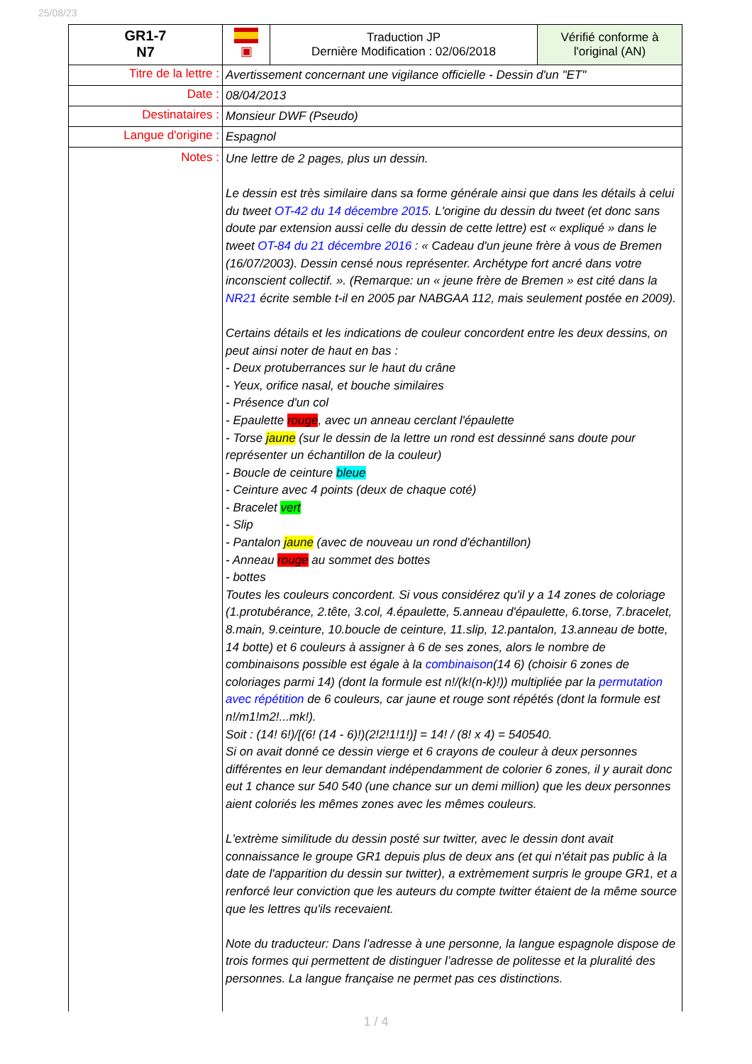25/08/23
| GR1-7 N7 | ▣ | Traduction JP Dernière Modification : 02/06/2018 | Vérifié conforme à l'original (AN) |
| Titre de la lettre : | Avertissement concernant une vigilance officielle - Dessin d'un "ET" | | |
| Date : | 08/04/2013 | | |
| Destinataires : | Monsieur DWF (Pseudo) | | |
| Langue d'origine : | Espagnol | | |
| Notes : | Une lettre de 2 pages, plus un dessin. Le dessin est très similaire dans sa forme générale ainsi que dans les détails à celui du tweet OT-42 du 14 décembre 2015 . L'origine du dessin du tweet (et donc sans doute par extension aussi celle du dessin de cette lettre) est « expliqué » dans le tweet OT-84 du 21 décembre 2016 : « Cadeau d'un jeune frère à vous de Bremen (16/07/2003). Dessin censé nous représenter. Archétype fort ancré dans votre inconscient collectif. ». (Remarque: un « jeune frère de Bremen » est cité dans la NR21 écrite semble t-il en 2005 par NABGAA 112, mais seulement postée en 2009). Certains détails et les indications de couleur concordent entre les deux dessins, on peut ainsi noter de haut en bas : - Deux protuberrances sur le haut du crâne - Yeux, orifice nasal, et bouche similaires - Présence d'un col - Epaulette rouge , avec un anneau cerclant l'épaulette - Torse jaune (sur le dessin de la lettre un rond est dessinné sans doute pour représenter un échantillon de la couleur) - Boucle de ceinture bleue - Ceinture avec 4 points (deux de chaque coté) - Bracelet vert - Slip - Pantalon jaune (avec de nouveau un rond d'échantillon) - Anneau rouge au sommet des bottes - bottes Toutes les couleurs concordent. Si vous considérez qu'il y a 14 zones de coloriage (1.protubérance, 2.tête, 3.col, 4.épaulette, 5.anneau d'épaulette, 6.torse, 7.bracelet, 8.main, 9.ceinture, 10.boucle de ceinture, 11.slip, 12.pantalon, 13.anneau de botte, 14 botte) et 6 couleurs à assigner à 6 de ses zones, alors le nombre de combinaisons possible est égale à la combinaison (14 6) (choisir 6 zones de coloriages parmi 14) (dont la formule est n!/(k!(n-k)!)) multipliée par la permutation avec répétition de 6 couleurs, car jaune et rouge sont répétés (dont la formule est n!/m1!m2!...mk!). Soit : (14! 6!)/[(6! (14 - 6)!)(2!2!1!1!)] = 14! / (8! x 4) = 540540. Si on avait donné ce dessin vierge et 6 crayons de couleur à deux personnes différentes en leur demandant indépendamment de colorier 6 zones, il y aurait donc eut 1 chance sur 540 540 (une chance sur un demi million) que les deux personnes aient coloriés les mêmes zones avec les mêmes couleurs. L'extrème similitude du dessin posté sur twitter, avec le dessin dont avait connaissance le groupe GR1 depuis plus de deux ans (et qui n'était pas public à la date de l'apparition du dessin sur twitter), a extrèmement surpris le groupe GR1, et a renforcé leur conviction que les auteurs du compte twitter étaient de la même source que les lettres qu'ils recevaient. Note du traducteur: Dans l’adresse à une personne, la langue espagnole dispose de trois formes qui permettent de distinguer l’adresse de politesse et la pluralité des personnes. La langue française ne permet pas ces distinctions. | | |
1 / 4